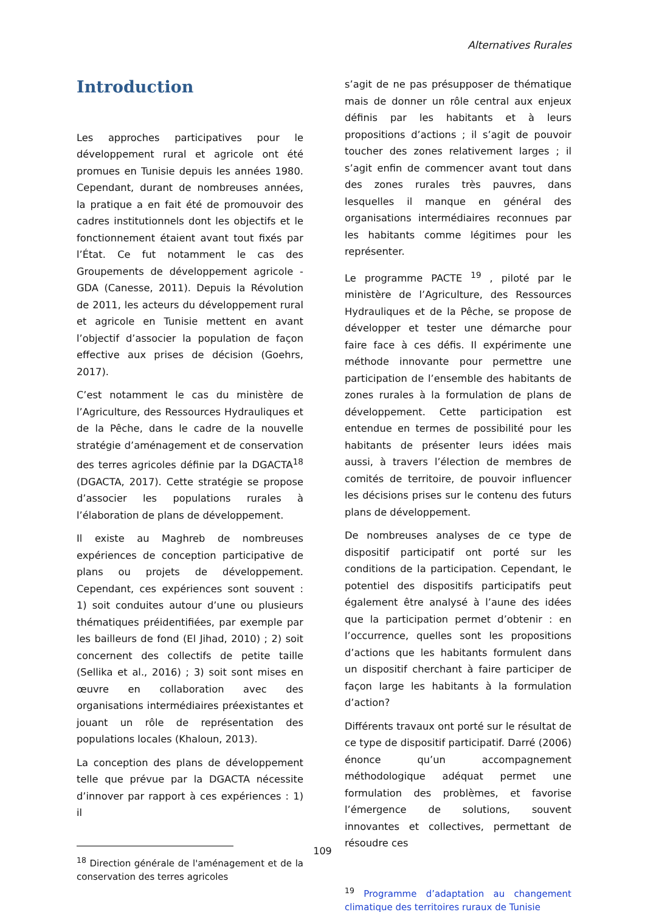Alternatives Rurales
Introduction
Les approches participatives pour le développement rural et agricole ont été promues en Tunisie depuis les années 1980. Cependant, durant de nombreuses années, la pratique a en fait été de promouvoir des cadres institutionnels dont les objectifs et le fonctionnement étaient avant tout fixés par l’État. Ce fut notamment le cas des Groupements de développement agricole - GDA (Canesse, 2011). Depuis la Révolution de 2011, les acteurs du développement rural et agricole en Tunisie mettent en avant l’objectif d’associer la population de façon effective aux prises de décision (Goehrs, 2017).
C’est notamment le cas du ministère de l’Agriculture, des Ressources Hydrauliques et de la Pêche, dans le cadre de la nouvelle stratégie d’aménagement et de conservation des terres agricoles définie par la DGACTA<sup>18</sup> (DGACTA, 2017). Cette stratégie se propose d’associer les populations rurales à l’élaboration de plans de développement.
Il existe au Maghreb de nombreuses expériences de conception participative de plans ou projets de développement. Cependant, ces expériences sont souvent : 1) soit conduites autour d’une ou plusieurs thématiques préidentifiées, par exemple par les bailleurs de fond (El Jihad, 2010) ; 2) soit concernent des collectifs de petite taille (Sellika et al., 2016) ; 3) soit sont mises en œuvre en collaboration avec des organisations intermédiaires préexistantes et jouant un rôle de représentation des populations locales (Khaloun, 2013).
La conception des plans de développement telle que prévue par la DGACTA nécessite d’innover par rapport à ces expériences : 1) il
<sup>18</sup> Direction générale de l'aménagement et de la conservation des terres agricoles
s’agit de ne pas présupposer de thématique mais de donner un rôle central aux enjeux définis par les habitants et à leurs propositions d’actions ; il s’agit de pouvoir toucher des zones relativement larges ; il s’agit enfin de commencer avant tout dans des zones rurales très pauvres, dans lesquelles il manque en général des organisations intermédiaires reconnues par les habitants comme légitimes pour les représenter.
Le programme PACTE <sup>19</sup> , piloté par le ministère de l’Agriculture, des Ressources Hydrauliques et de la Pêche, se propose de développer et tester une démarche pour faire face à ces défis. Il expérimente une méthode innovante pour permettre une participation de l’ensemble des habitants de zones rurales à la formulation de plans de développement. Cette participation est entendue en termes de possibilité pour les habitants de présenter leurs idées mais aussi, à travers l’élection de membres de comités de territoire, de pouvoir influencer les décisions prises sur le contenu des futurs plans de développement.
De nombreuses analyses de ce type de dispositif participatif ont porté sur les conditions de la participation. Cependant, le potentiel des dispositifs participatifs peut également être analysé à l’aune des idées que la participation permet d’obtenir : en l’occurrence, quelles sont les propositions d’actions que les habitants formulent dans un dispositif cherchant à faire participer de façon large les habitants à la formulation d’action?
Différents travaux ont porté sur le résultat de ce type de dispositif participatif. Darré (2006) énonce qu’un accompagnement méthodologique adéquat permet une formulation des problèmes, et favorise l’émergence de solutions, souvent innovantes et collectives, permettant de résoudre ces
<sup>19</sup> Programme d’adaptation au changement climatique des territoires ruraux de Tunisie
109